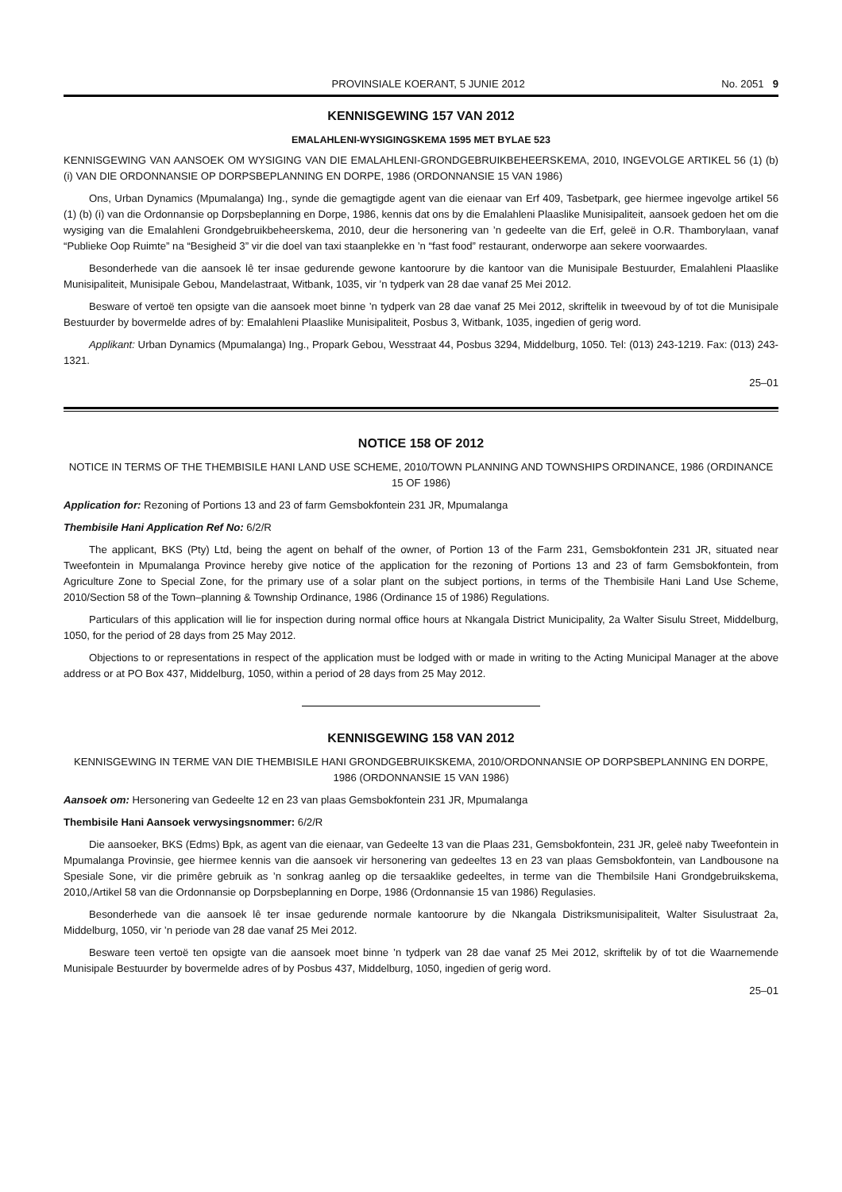PROVINSIALE KOERANT, 5 JUNIE 2012 No. 2051 9
KENNISGEWING 157 VAN 2012
EMALAHLENI-WYSIGINGSKEMA 1595 MET BYLAE 523
KENNISGEWING VAN AANSOEK OM WYSIGING VAN DIE EMALAHLENI-GRONDGEBRUIKBEHEERSKEMA, 2010, INGEVOLGE ARTIKEL 56 (1) (b) (i) VAN DIE ORDONNANSIE OP DORPSBEPLANNING EN DORPE, 1986 (ORDONNANSIE 15 VAN 1986)
Ons, Urban Dynamics (Mpumalanga) Ing., synde die gemagtigde agent van die eienaar van Erf 409, Tasbetpark, gee hiermee ingevolge artikel 56 (1) (b) (i) van die Ordonnansie op Dorpsbeplanning en Dorpe, 1986, kennis dat ons by die Emalahleni Plaaslike Munisipaliteit, aansoek gedoen het om die wysiging van die Emalahleni Grondgebruikbeheerskema, 2010, deur die hersonering van ’n gedeelte van die Erf, geleë in O.R. Thamborylaan, vanaf “Publieke Oop Ruimte” na “Besigheid 3” vir die doel van taxi staanplekke en ’n “fast food” restaurant, onderworpe aan sekere voorwaardes.
Besonderhede van die aansoek lê ter insae gedurende gewone kantoorure by die kantoor van die Munisipale Bestuurder, Emalahleni Plaaslike Munisipaliteit, Munisipale Gebou, Mandelastraat, Witbank, 1035, vir ’n tydperk van 28 dae vanaf 25 Mei 2012.
Besware of vertoë ten opsigte van die aansoek moet binne ’n tydperk van 28 dae vanaf 25 Mei 2012, skriftelik in tweevoud by of tot die Munisipale Bestuurder by bovermelde adres of by: Emalahleni Plaaslike Munisipaliteit, Posbus 3, Witbank, 1035, ingedien of gerig word.
Applikant: Urban Dynamics (Mpumalanga) Ing., Propark Gebou, Wesstraat 44, Posbus 3294, Middelburg, 1050. Tel: (013) 243-1219. Fax: (013) 243-1321.
25–01
NOTICE 158 OF 2012
NOTICE IN TERMS OF THE THEMBISILE HANI LAND USE SCHEME, 2010/TOWN PLANNING AND TOWNSHIPS ORDINANCE, 1986 (ORDINANCE 15 OF 1986)
Application for: Rezoning of Portions 13 and 23 of farm Gemsbokfontein 231 JR, Mpumalanga
Thembisile Hani Application Ref No: 6/2/R
The applicant, BKS (Pty) Ltd, being the agent on behalf of the owner, of Portion 13 of the Farm 231, Gemsbokfontein 231 JR, situated near Tweefontein in Mpumalanga Province hereby give notice of the application for the rezoning of Portions 13 and 23 of farm Gemsbokfontein, from Agriculture Zone to Special Zone, for the primary use of a solar plant on the subject portions, in terms of the Thembisile Hani Land Use Scheme, 2010/Section 58 of the Town–planning & Township Ordinance, 1986 (Ordinance 15 of 1986) Regulations.
Particulars of this application will lie for inspection during normal office hours at Nkangala District Municipality, 2a Walter Sisulu Street, Middelburg, 1050, for the period of 28 days from 25 May 2012.
Objections to or representations in respect of the application must be lodged with or made in writing to the Acting Municipal Manager at the above address or at PO Box 437, Middelburg, 1050, within a period of 28 days from 25 May 2012.
KENNISGEWING 158 VAN 2012
KENNISGEWING IN TERME VAN DIE THEMBISILE HANI GRONDGEBRUIKSKEMA, 2010/ORDONNANSIE OP DORPSBEPLANNING EN DORPE, 1986 (ORDONNANSIE 15 VAN 1986)
Aansoek om: Hersonering van Gedeelte 12 en 23 van plaas Gemsbokfontein 231 JR, Mpumalanga
Thembisile Hani Aansoek verwysingsnommer: 6/2/R
Die aansoeker, BKS (Edms) Bpk, as agent van die eienaar, van Gedeelte 13 van die Plaas 231, Gemsbokfontein, 231 JR, geleë naby Tweefontein in Mpumalanga Provinsie, gee hiermee kennis van die aansoek vir hersonering van gedeeltes 13 en 23 van plaas Gemsbokfontein, van Landbousone na Spesiale Sone, vir die primêre gebruik as ’n sonkrag aanleg op die tersaaklike gedeeltes, in terme van die Thembilsile Hani Grondgebruikskema, 2010,/Artikel 58 van die Ordonnansie op Dorpsbeplanning en Dorpe, 1986 (Ordonnansie 15 van 1986) Regulasies.
Besonderhede van die aansoek lê ter insae gedurende normale kantoorure by die Nkangala Distriksmunisipaliteit, Walter Sisulustraat 2a, Middelburg, 1050, vir ’n periode van 28 dae vanaf 25 Mei 2012.
Besware teen vertoë ten opsigte van die aansoek moet binne ’n tydperk van 28 dae vanaf 25 Mei 2012, skriftelik by of tot die Waarnemende Munisipale Bestuurder by bovermelde adres of by Posbus 437, Middelburg, 1050, ingedien of gerig word.
25–01